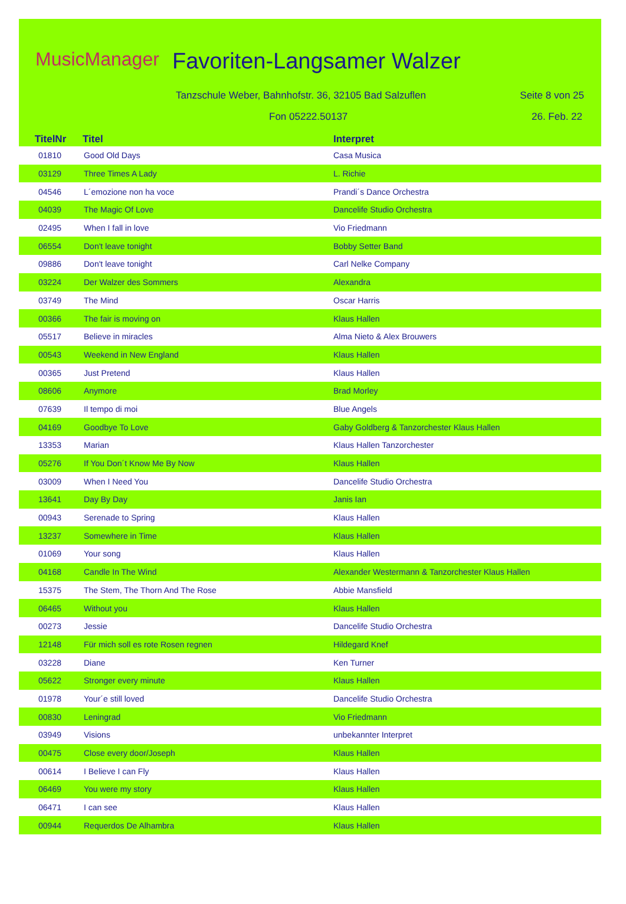MusicManager Favoriten-Langsamer Walzer
Tanzschule Weber, Bahnhofstr. 36, 32105 Bad Salzuflen
Seite 8 von 25
Fon 05222.50137 26. Feb. 22
| TitelNr | Titel | Interpret |
| --- | --- | --- |
| 01810 | Good Old Days | Casa Musica |
| 03129 | Three Times A Lady | L. Richie |
| 04546 | L´emozione non ha voce | Prandi´s Dance Orchestra |
| 04039 | The Magic Of Love | Dancelife Studio Orchestra |
| 02495 | When I fall in love | Vio Friedmann |
| 06554 | Don't leave tonight | Bobby Setter Band |
| 09886 | Don't leave tonight | Carl Nelke Company |
| 03224 | Der Walzer des Sommers | Alexandra |
| 03749 | The Mind | Oscar Harris |
| 00366 | The fair is moving on | Klaus Hallen |
| 05517 | Believe in miracles | Alma Nieto & Alex Brouwers |
| 00543 | Weekend in New England | Klaus Hallen |
| 00365 | Just Pretend | Klaus Hallen |
| 08606 | Anymore | Brad Morley |
| 07639 | Il tempo di moi | Blue Angels |
| 04169 | Goodbye To Love | Gaby Goldberg & Tanzorchester Klaus Hallen |
| 13353 | Marian | Klaus Hallen Tanzorchester |
| 05276 | If You Don´t Know Me By Now | Klaus Hallen |
| 03009 | When I Need You | Dancelife Studio Orchestra |
| 13641 | Day By Day | Janis Ian |
| 00943 | Serenade to Spring | Klaus Hallen |
| 13237 | Somewhere in Time | Klaus Hallen |
| 01069 | Your song | Klaus Hallen |
| 04168 | Candle In The Wind | Alexander Westermann & Tanzorchester Klaus Hallen |
| 15375 | The Stem, The Thorn And The Rose | Abbie Mansfield |
| 06465 | Without you | Klaus Hallen |
| 00273 | Jessie | Dancelife Studio Orchestra |
| 12148 | Für mich soll es rote Rosen regnen | Hildegard Knef |
| 03228 | Diane | Ken Turner |
| 05622 | Stronger every minute | Klaus Hallen |
| 01978 | Your´e still loved | Dancelife Studio Orchestra |
| 00830 | Leningrad | Vio Friedmann |
| 03949 | Visions | unbekannter Interpret |
| 00475 | Close every door/Joseph | Klaus Hallen |
| 00614 | I Believe I can Fly | Klaus Hallen |
| 06469 | You were my story | Klaus Hallen |
| 06471 | I can see | Klaus Hallen |
| 00944 | Requerdos De Alhambra | Klaus Hallen |